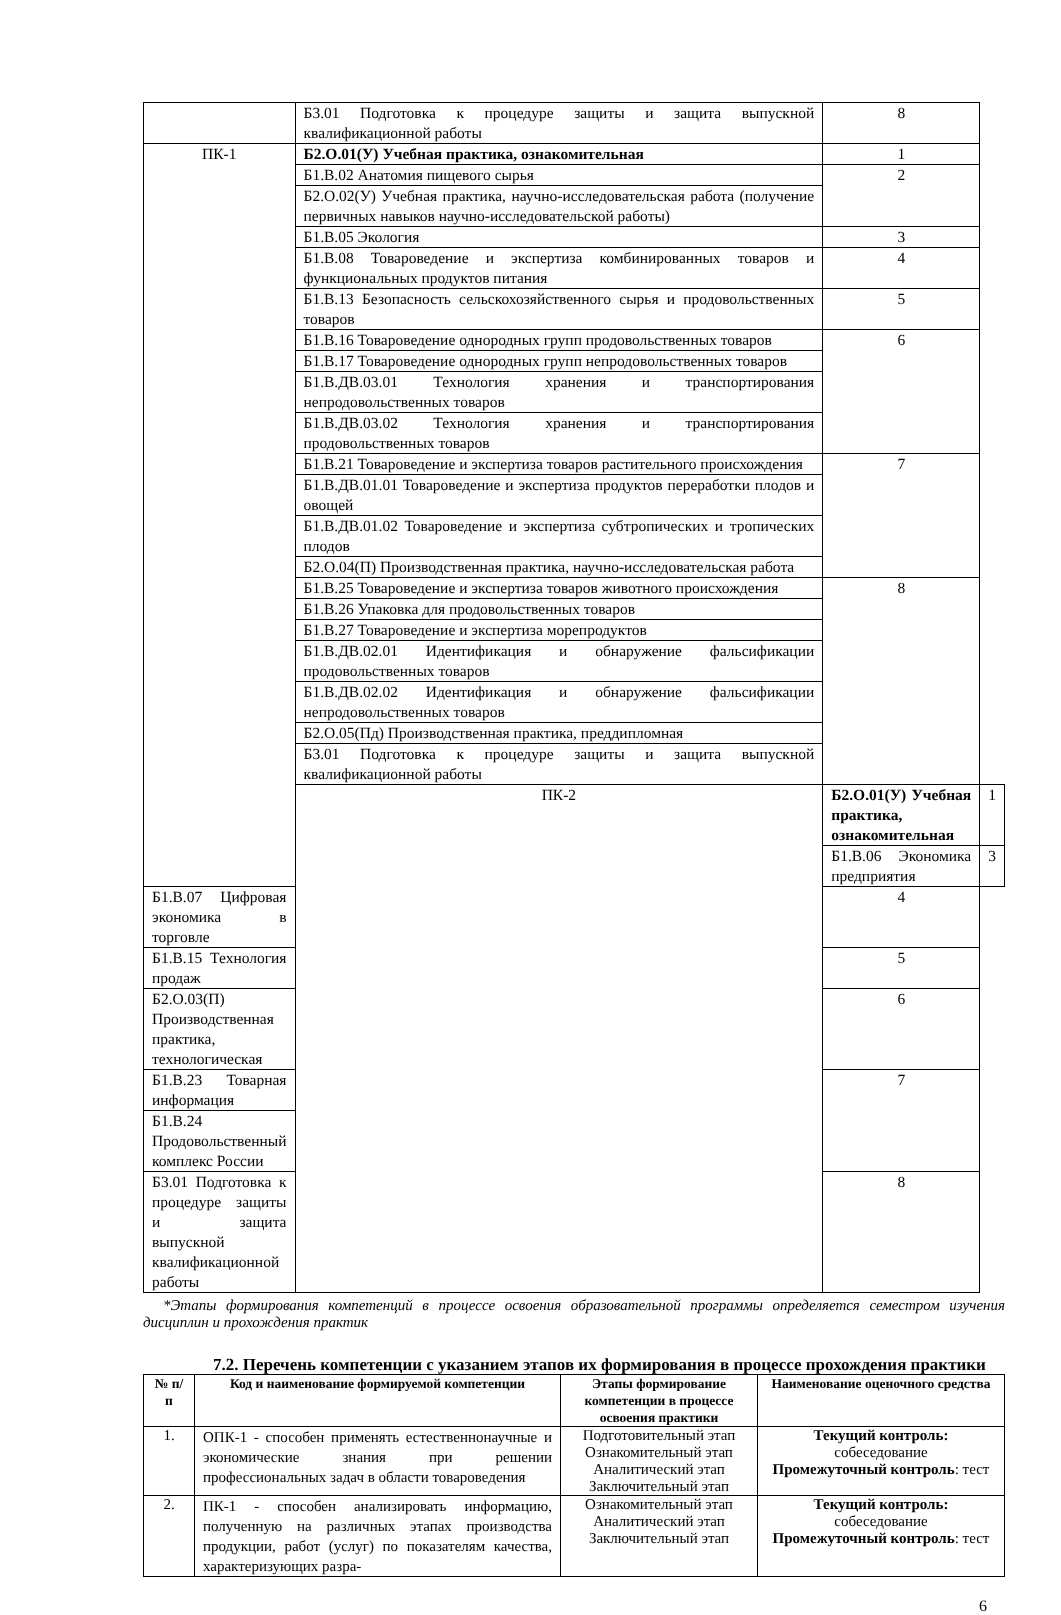| | Б3.01 Подготовка к процедуре защиты и защита выпускной квалификационной работы | 8 | |
| ПК-1 | Б2.О.01(У) Учебная практика, ознакомительная | 1 | |
| | Б1.В.02 Анатомия пищевого сырья | 2 | |
| | Б2.О.02(У) Учебная практика, научно-исследовательская работа (получение первичных навыков научно-исследовательской работы) | | |
| | Б1.В.05 Экология | 3 | |
| | Б1.В.08 Товароведение и экспертиза комбинированных товаров и функциональных продуктов питания | 4 | |
| | Б1.В.13 Безопасность сельскохозяйственного сырья и продовольственных товаров | 5 | |
| | Б1.В.16 Товароведение однородных групп продовольственных товаров | 6 | |
| | Б1.В.17 Товароведение однородных групп непродовольственных товаров | | |
| | Б1.В.ДВ.03.01 Технология хранения и транспортирования непродовольственных товаров | | |
| | Б1.В.ДВ.03.02 Технология хранения и транспортирования продовольственных товаров | | |
| | Б1.В.21 Товароведение и экспертиза товаров растительного происхождения | 7 | |
| | Б1.В.ДВ.01.01 Товароведение и экспертиза продуктов переработки плодов и овощей | | |
| | Б1.В.ДВ.01.02 Товароведение и экспертиза субтропических и тропических плодов | | |
| | Б2.О.04(П) Производственная практика, научно-исследовательская работа | | |
| | Б1.В.25 Товароведение и экспертиза товаров животного происхождения | 8 | |
| | Б1.В.26 Упаковка для продовольственных товаров | | |
| | Б1.В.27 Товароведение и экспертиза морепродуктов | | |
| | Б1.В.ДВ.02.01 Идентификация и обнаружение фальсификации продовольственных товаров | | |
| | Б1.В.ДВ.02.02 Идентификация и обнаружение фальсификации непродовольственных товаров | | |
| | Б2.О.05(Пд) Производственная практика, преддипломная | | |
| | Б3.01 Подготовка к процедуре защиты и защита выпускной квалификационной работы | | |
| | ПК-2 | Б2.О.01(У) Учебная практика, ознакомительная | 1 |
| | | Б1.В.06 Экономика предприятия | 3 |
| Б1.В.07 Цифровая экономика в торговле | | 4 | |
| Б1.В.15 Технология продаж | | 5 | |
| Б2.О.03(П) Производственная практика, технологическая | | 6 | |
| Б1.В.23 Товарная информация | | 7 | |
| Б1.В.24 Продовольственный комплекс России | | | |
| Б3.01 Подготовка к процедуре защиты и защита выпускной квалификационной работы | | 8 | |
*Этапы формирования компетенций в процессе освоения образовательной программы определяется семестром изучения дисциплин и прохождения практик
7.2. Перечень компетенции с указанием этапов их формирования в процессе прохождения практики
| № п/п | Код и наименование формируемой компетенции | Этапы формирование компетенции в процессе освоения практики | Наименование оценочного средства |
| --- | --- | --- | --- |
| 1. | ОПК-1 - способен применять естественнонаучные и экономические знания при решении профессиональных задач в области товароведения | Подготовительный этап Ознакомительный этап Аналитический этап Заключительный этап | Текущий контроль: собеседование Промежуточный контроль : тест |
| 2. | ПК-1 - способен анализировать информацию, полученную на различных этапах производства продукции, работ (услуг) по показателям качества, характеризующих разра- | Ознакомительный этап Аналитический этап Заключительный этап | Текущий контроль: собеседование Промежуточный контроль : тест |
6